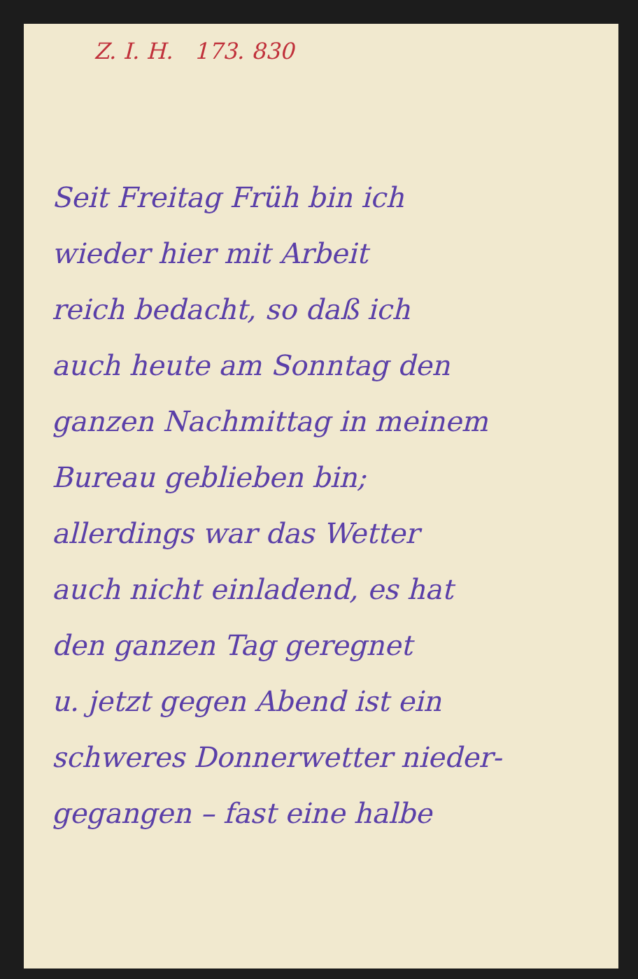Z. I. H. 173. 830
Seit Freitag Früh bin ich
wieder hier mit Arbeit
reich bedacht, so daß ich
auch heute am Sonntag den
ganzen Nachmittag in meinem
Bureau geblieben bin;
allerdings war das Wetter
auch nicht einladend, es hat
den ganzen Tag geregnet
u. jetzt gegen Abend ist ein
schweres Donnerwetter nieder-
gegangen – fast eine halbe